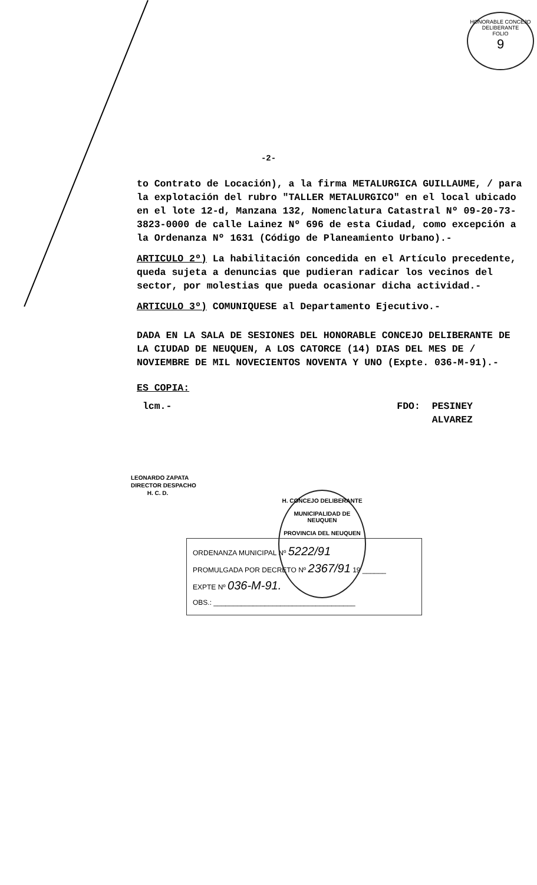HONORABLE CONCEJO DELIBERANTE
FOLIO
9
-2-
to Contrato de Locación), a la firma METALURGICA GUILLAUME, / para la explotación del rubro "TALLER METALURGICO" en el local ubicado en el lote 12-d, Manzana 132, Nomenclatura Catastral Nº 09-20-73-3823-0000 de calle Lainez Nº 696 de esta Ciudad, como excepción a la Ordenanza Nº 1631 (Código de Planeamiento Urbano).-
ARTICULO 2º) La habilitación concedida en el Artículo precedente, queda sujeta a denuncias que pudieran radicar los vecinos del sector, por molestias que pueda ocasionar dicha actividad.-
ARTICULO 3º) COMUNIQUESE al Departamento Ejecutivo.-
DADA EN LA SALA DE SESIONES DEL HONORABLE CONCEJO DELIBERANTE DE LA CIUDAD DE NEUQUEN, A LOS CATORCE (14) DIAS DEL MES DE / NOVIEMBRE DE MIL NOVECIENTOS NOVENTA Y UNO (Expte. 036-M-91).-
ES COPIA:
lcm.- FDO: PESINEY
ALVAREZ
H. CONCEJO DELIBERANTE
MUNICIPALIDAD DE NEUQUEN
PROVINCIA DEL NEUQUEN
LEONARDO ZAPATA
DIRECTOR DESPACHO
H. C. D.
ORDENANZA MUNICIPAL Nº 5222/91
PROMULGADA POR DECRETO Nº 2367/91 19 ______
EXPTE Nº 036-M-91.
OBS.: ____________________________________